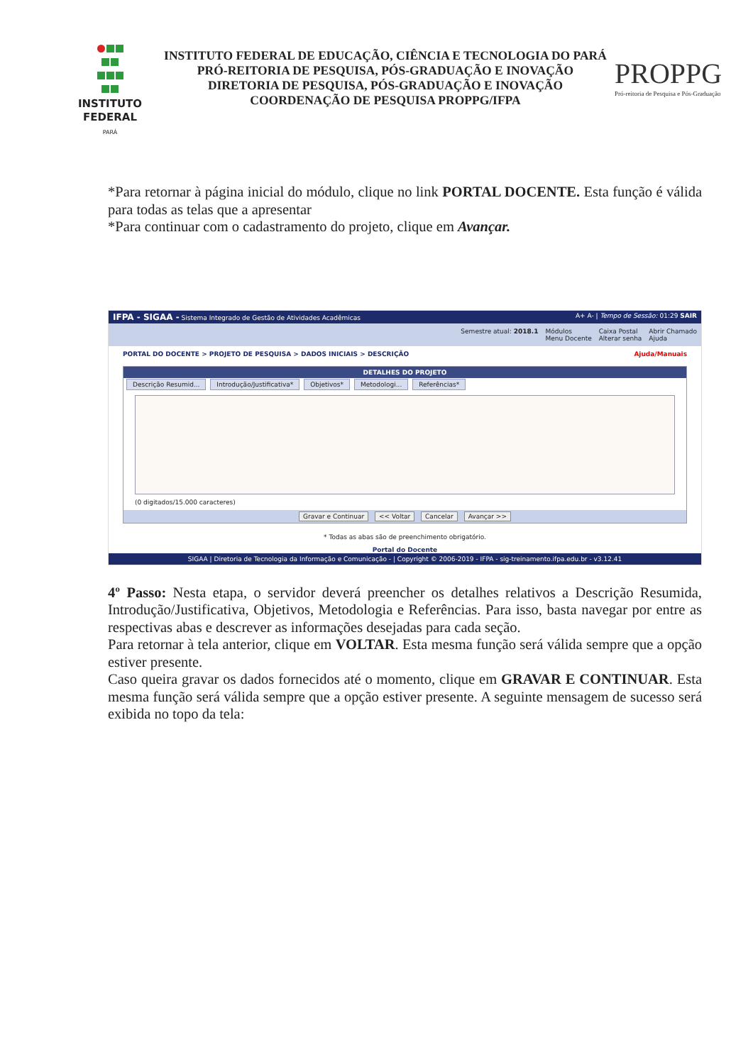INSTITUTO
FEDERAL
PARÁ
INSTITUTO FEDERAL DE EDUCAÇÃO, CIÊNCIA E TECNOLOGIA DO PARÁ
PRÓ-REITORIA DE PESQUISA, PÓS-GRADUAÇÃO E INOVAÇÃO
DIRETORIA DE PESQUISA, PÓS-GRADUAÇÃO E INOVAÇÃO
COORDENAÇÃO DE PESQUISA PROPPG/IFPA
PROPPG
Pró-reitoria de Pesquisa e Pós-Graduação
*Para retornar à página inicial do módulo, clique no link PORTAL DOCENTE. Esta função é válida para todas as telas que a apresentar
*Para continuar com o cadastramento do projeto, clique em Avançar.
IFPA - SIGAA - Sistema Integrado de Gestão de Atividades Acadêmicas A+ A- | Tempo de Sessão: 01:29 SAIR
Semestre atual: 2018.1 Módulos
Menu Docente Caixa Postal
Alterar senha Abrir Chamado
Ajuda
PORTAL DO DOCENTE > PROJETO DE PESQUISA > DADOS INICIAIS > DESCRIÇÃO Ajuda/Manuais
DETALHES DO PROJETO
Descrição Resumid... Introdução/Justificativa* Objetivos* Metodologi... Referências*
(0 digitados/15.000 caracteres)
Gravar e Continuar << Voltar Cancelar Avançar >>
* Todas as abas são de preenchimento obrigatório.
Portal do Docente
SIGAA | Diretoria de Tecnologia da Informação e Comunicação - | Copyright © 2006-2019 - IFPA - sig-treinamento.ifpa.edu.br - v3.12.41
4º Passo: Nesta etapa, o servidor deverá preencher os detalhes relativos a Descrição Resumida, Introdução/Justificativa, Objetivos, Metodologia e Referências. Para isso, basta navegar por entre as respectivas abas e descrever as informações desejadas para cada seção.
Para retornar à tela anterior, clique em VOLTAR. Esta mesma função será válida sempre que a opção estiver presente.
Caso queira gravar os dados fornecidos até o momento, clique em GRAVAR E CONTINUAR. Esta mesma função será válida sempre que a opção estiver presente. A seguinte mensagem de sucesso será exibida no topo da tela: